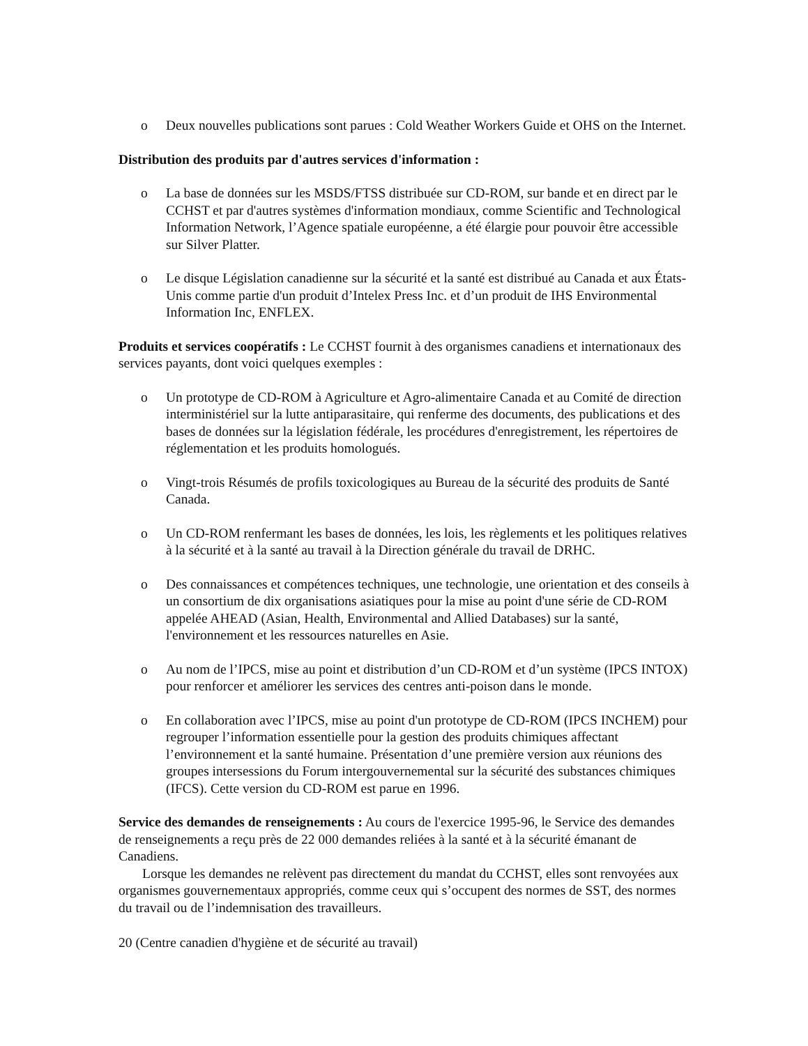o Deux nouvelles publications sont parues : Cold Weather Workers Guide et OHS on the Internet.
Distribution des produits par d'autres services d'information :
o La base de données sur les MSDS/FTSS distribuée sur CD-ROM, sur bande et en direct par le CCHST et par d'autres systèmes d'information mondiaux, comme Scientific and Technological Information Network, l’Agence spatiale européenne, a été élargie pour pouvoir être accessible sur Silver Platter.
o Le disque Législation canadienne sur la sécurité et la santé est distribué au Canada et aux États-Unis comme partie d'un produit d’Intelex Press Inc. et d’un produit de IHS Environmental Information Inc, ENFLEX.
Produits et services coopératifs : Le CCHST fournit à des organismes canadiens et internationaux des services payants, dont voici quelques exemples :
o Un prototype de CD-ROM à Agriculture et Agro-alimentaire Canada et au Comité de direction interministériel sur la lutte antiparasitaire, qui renferme des documents, des publications et des bases de données sur la législation fédérale, les procédures d'enregistrement, les répertoires de réglementation et les produits homologués.
o Vingt-trois Résumés de profils toxicologiques au Bureau de la sécurité des produits de Santé Canada.
o Un CD-ROM renfermant les bases de données, les lois, les règlements et les politiques relatives à la sécurité et à la santé au travail à la Direction générale du travail de DRHC.
o Des connaissances et compétences techniques, une technologie, une orientation et des conseils à un consortium de dix organisations asiatiques pour la mise au point d'une série de CD-ROM appelée AHEAD (Asian, Health, Environmental and Allied Databases) sur la santé, l'environnement et les ressources naturelles en Asie.
o Au nom de l’IPCS, mise au point et distribution d’un CD-ROM et d’un système (IPCS INTOX) pour renforcer et améliorer les services des centres anti-poison dans le monde.
o En collaboration avec l’IPCS, mise au point d'un prototype de CD-ROM (IPCS INCHEM) pour regrouper l’information essentielle pour la gestion des produits chimiques affectant l’environnement et la santé humaine. Présentation d’une première version aux réunions des groupes intersessions du Forum intergouvernemental sur la sécurité des substances chimiques (IFCS). Cette version du CD-ROM est parue en 1996.
Service des demandes de renseignements : Au cours de l'exercice 1995-96, le Service des demandes de renseignements a reçu près de 22 000 demandes reliées à la santé et à la sécurité émanant de Canadiens.
Lorsque les demandes ne relèvent pas directement du mandat du CCHST, elles sont renvoyées aux organismes gouvernementaux appropriés, comme ceux qui s’occupent des normes de SST, des normes du travail ou de l’indemnisation des travailleurs.
20 (Centre canadien d'hygiène et de sécurité au travail)